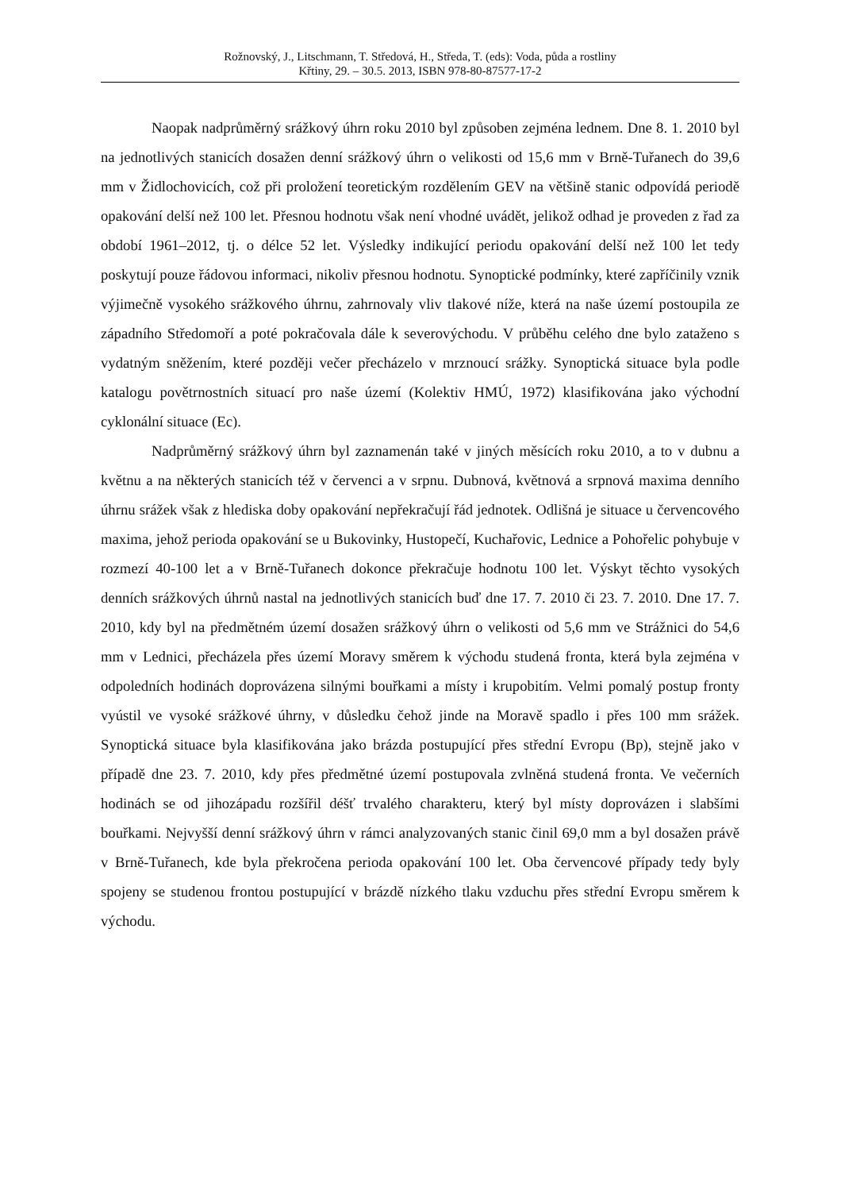Rožnovský, J., Litschmann, T. Středová, H., Středa, T. (eds): Voda, půda a rostliny
Křtiny, 29. – 30.5. 2013, ISBN 978-80-87577-17-2
Naopak nadprůměrný srážkový úhrn roku 2010 byl způsoben zejména lednem. Dne 8. 1. 2010 byl na jednotlivých stanicích dosažen denní srážkový úhrn o velikosti od 15,6 mm v Brně-Tuřanech do 39,6 mm v Židlochovicích, což při proložení teoretickým rozdělením GEV na většině stanic odpovídá periodě opakování delší než 100 let. Přesnou hodnotu však není vhodné uvádět, jelikož odhad je proveden z řad za období 1961–2012, tj. o délce 52 let. Výsledky indikující periodu opakování delší než 100 let tedy poskytují pouze řádovou informaci, nikoliv přesnou hodnotu. Synoptické podmínky, které zapříčinily vznik výjimečně vysokého srážkového úhrnu, zahrnovaly vliv tlakové níže, která na naše území postoupila ze západního Středomoří a poté pokračovala dále k severovýchodu. V průběhu celého dne bylo zataženo s vydatným sněžením, které později večer přecházelo v mrznoucí srážky. Synoptická situace byla podle katalogu povětrnostních situací pro naše území (Kolektiv HMÚ, 1972) klasifikována jako východní cyklonální situace (Ec).
Nadprůměrný srážkový úhrn byl zaznamenán také v jiných měsících roku 2010, a to v dubnu a květnu a na některých stanicích též v červenci a v srpnu. Dubnová, květnová a srpnová maxima denního úhrnu srážek však z hlediska doby opakování nepřekračují řád jednotek. Odlišná je situace u červencového maxima, jehož perioda opakování se u Bukovinky, Hustopečí, Kuchařovic, Lednice a Pohořelic pohybuje v rozmezí 40-100 let a v Brně-Tuřanech dokonce překračuje hodnotu 100 let. Výskyt těchto vysokých denních srážkových úhrnů nastal na jednotlivých stanicích buď dne 17. 7. 2010 či 23. 7. 2010. Dne 17. 7. 2010, kdy byl na předmětném území dosažen srážkový úhrn o velikosti od 5,6 mm ve Strážnici do 54,6 mm v Lednici, přecházela přes území Moravy směrem k východu studená fronta, která byla zejména v odpoledních hodinách doprovázena silnými bouřkami a místy i krupobitím. Velmi pomalý postup fronty vyústil ve vysoké srážkové úhrny, v důsledku čehož jinde na Moravě spadlo i přes 100 mm srážek. Synoptická situace byla klasifikována jako brázda postupující přes střední Evropu (Bp), stejně jako v případě dne 23. 7. 2010, kdy přes předmětné území postupovala zvlněná studená fronta. Ve večerních hodinách se od jihozápadu rozšířil déšť trvalého charakteru, který byl místy doprovázen i slabšími bouřkami. Nejvyšší denní srážkový úhrn v rámci analyzovaných stanic činil 69,0 mm a byl dosažen právě v Brně-Tuřanech, kde byla překročena perioda opakování 100 let. Oba červencové případy tedy byly spojeny se studenou frontou postupující v brázdě nízkého tlaku vzduchu přes střední Evropu směrem k východu.